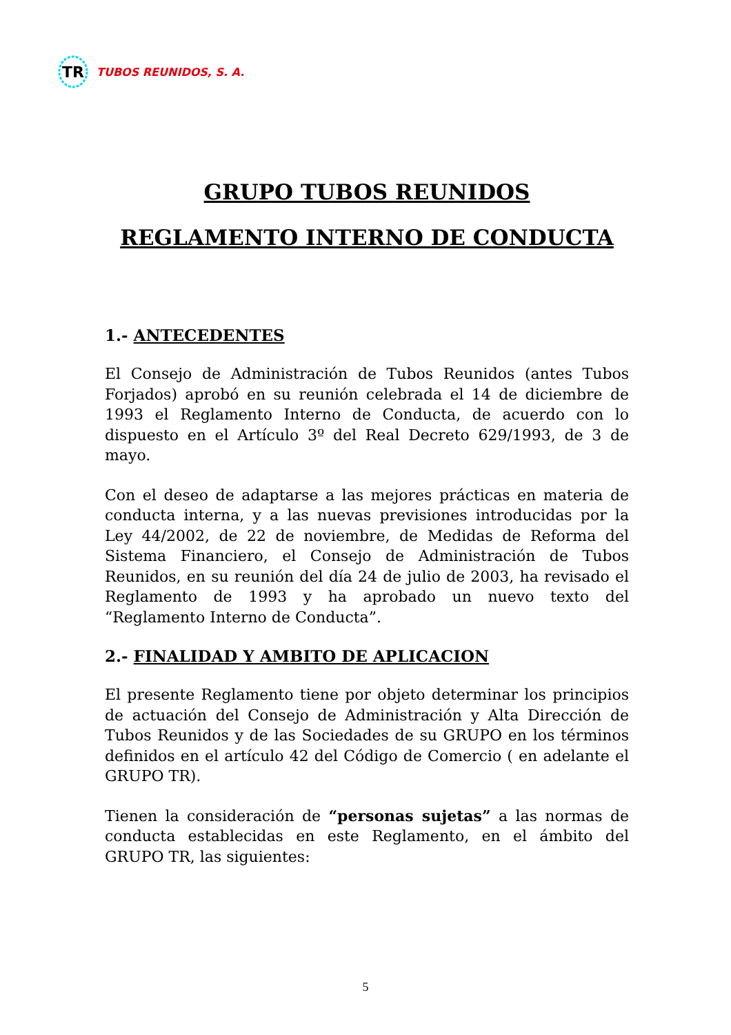TR
TUBOS REUNIDOS, S. A.
GRUPO TUBOS REUNIDOS
REGLAMENTO INTERNO DE CONDUCTA
1.- ANTECEDENTES
El Consejo de Administración de Tubos Reunidos (antes Tubos Forjados) aprobó en su reunión celebrada el 14 de diciembre de 1993 el Reglamento Interno de Conducta, de acuerdo con lo dispuesto en el Artículo 3º del Real Decreto 629/1993, de 3 de mayo.
Con el deseo de adaptarse a las mejores prácticas en materia de conducta interna, y a las nuevas previsiones introducidas por la Ley 44/2002, de 22 de noviembre, de Medidas de Reforma del Sistema Financiero, el Consejo de Administración de Tubos Reunidos, en su reunión del día 24 de julio de 2003, ha revisado el Reglamento de 1993 y ha aprobado un nuevo texto del “Reglamento Interno de Conducta”.
2.- FINALIDAD Y AMBITO DE APLICACION
El presente Reglamento tiene por objeto determinar los principios de actuación del Consejo de Administración y Alta Dirección de Tubos Reunidos y de las Sociedades de su GRUPO en los términos definidos en el artículo 42 del Código de Comercio ( en adelante el GRUPO TR).
Tienen la consideración de “personas sujetas” a las normas de conducta establecidas en este Reglamento, en el ámbito del GRUPO TR, las siguientes:
5